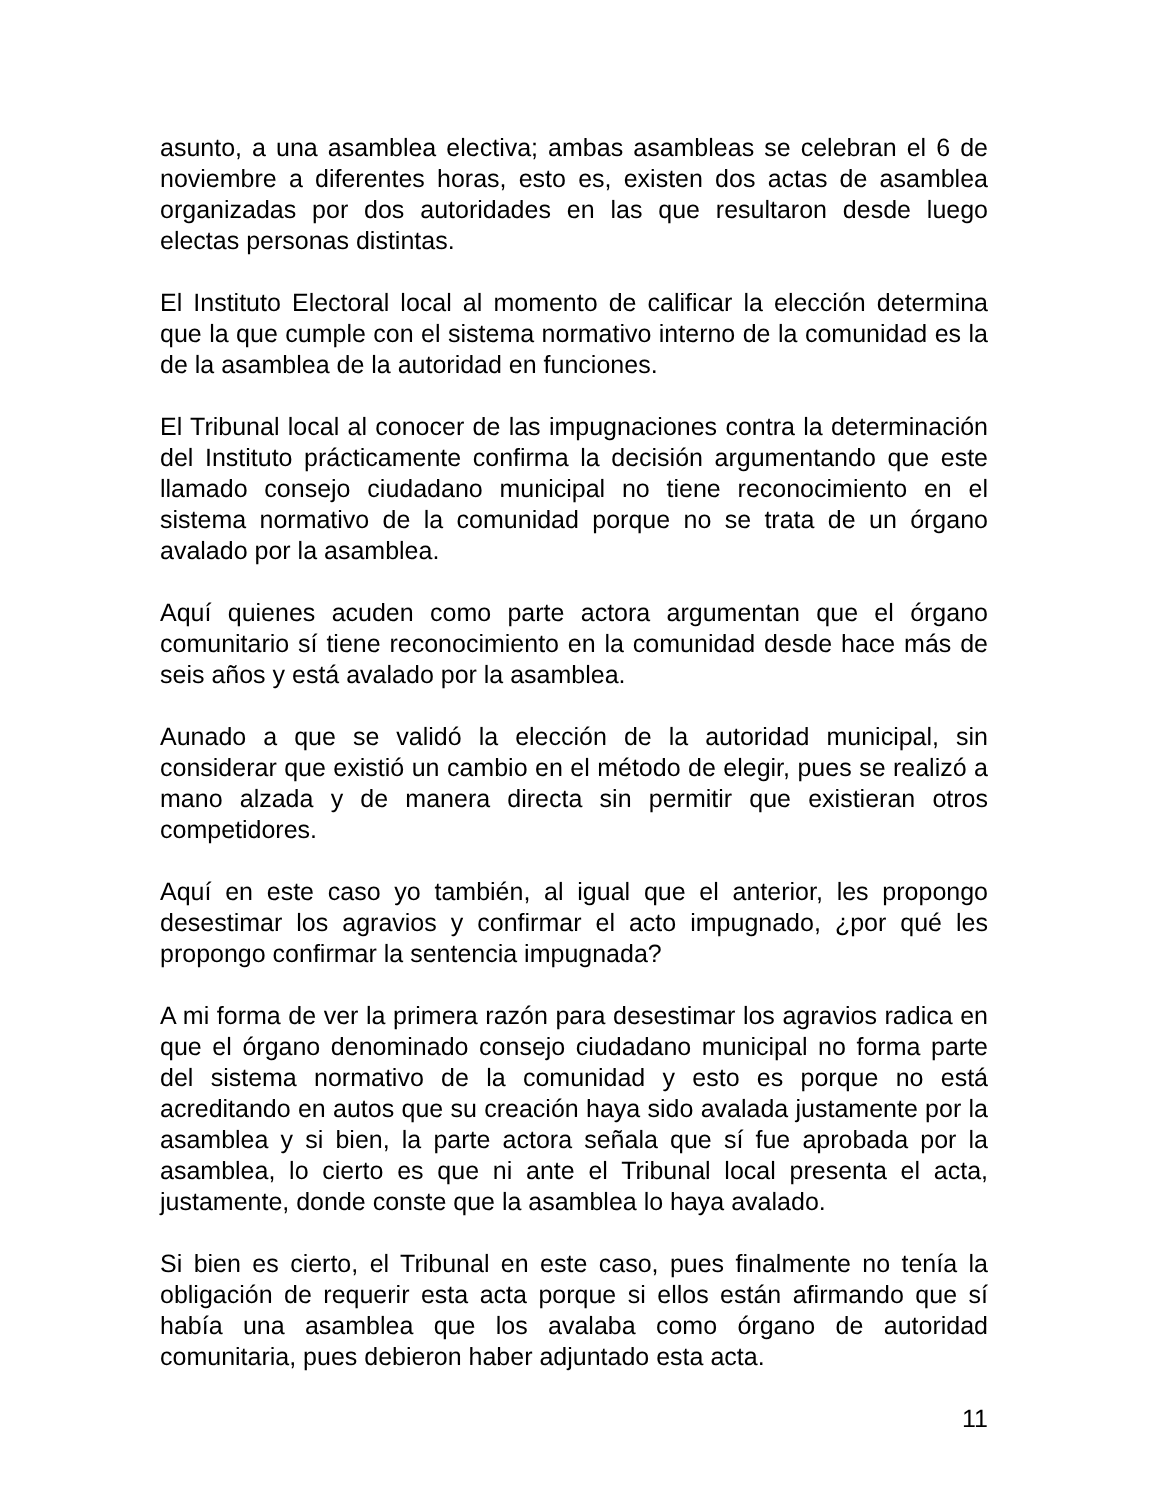asunto, a una asamblea electiva; ambas asambleas se celebran el 6 de noviembre a diferentes horas, esto es, existen dos actas de asamblea organizadas por dos autoridades en las que resultaron desde luego electas personas distintas.
El Instituto Electoral local al momento de calificar la elección determina que la que cumple con el sistema normativo interno de la comunidad es la de la asamblea de la autoridad en funciones.
El Tribunal local al conocer de las impugnaciones contra la determinación del Instituto prácticamente confirma la decisión argumentando que este llamado consejo ciudadano municipal no tiene reconocimiento en el sistema normativo de la comunidad porque no se trata de un órgano avalado por la asamblea.
Aquí quienes acuden como parte actora argumentan que el órgano comunitario sí tiene reconocimiento en la comunidad desde hace más de seis años y está avalado por la asamblea.
Aunado a que se validó la elección de la autoridad municipal, sin considerar que existió un cambio en el método de elegir, pues se realizó a mano alzada y de manera directa sin permitir que existieran otros competidores.
Aquí en este caso yo también, al igual que el anterior, les propongo desestimar los agravios y confirmar el acto impugnado, ¿por qué les propongo confirmar la sentencia impugnada?
A mi forma de ver la primera razón para desestimar los agravios radica en que el órgano denominado consejo ciudadano municipal no forma parte del sistema normativo de la comunidad y esto es porque no está acreditando en autos que su creación haya sido avalada justamente por la asamblea y si bien, la parte actora señala que sí fue aprobada por la asamblea, lo cierto es que ni ante el Tribunal local presenta el acta, justamente, donde conste que la asamblea lo haya avalado.
Si bien es cierto, el Tribunal en este caso, pues finalmente no tenía la obligación de requerir esta acta porque si ellos están afirmando que sí había una asamblea que los avalaba como órgano de autoridad comunitaria, pues debieron haber adjuntado esta acta.
11